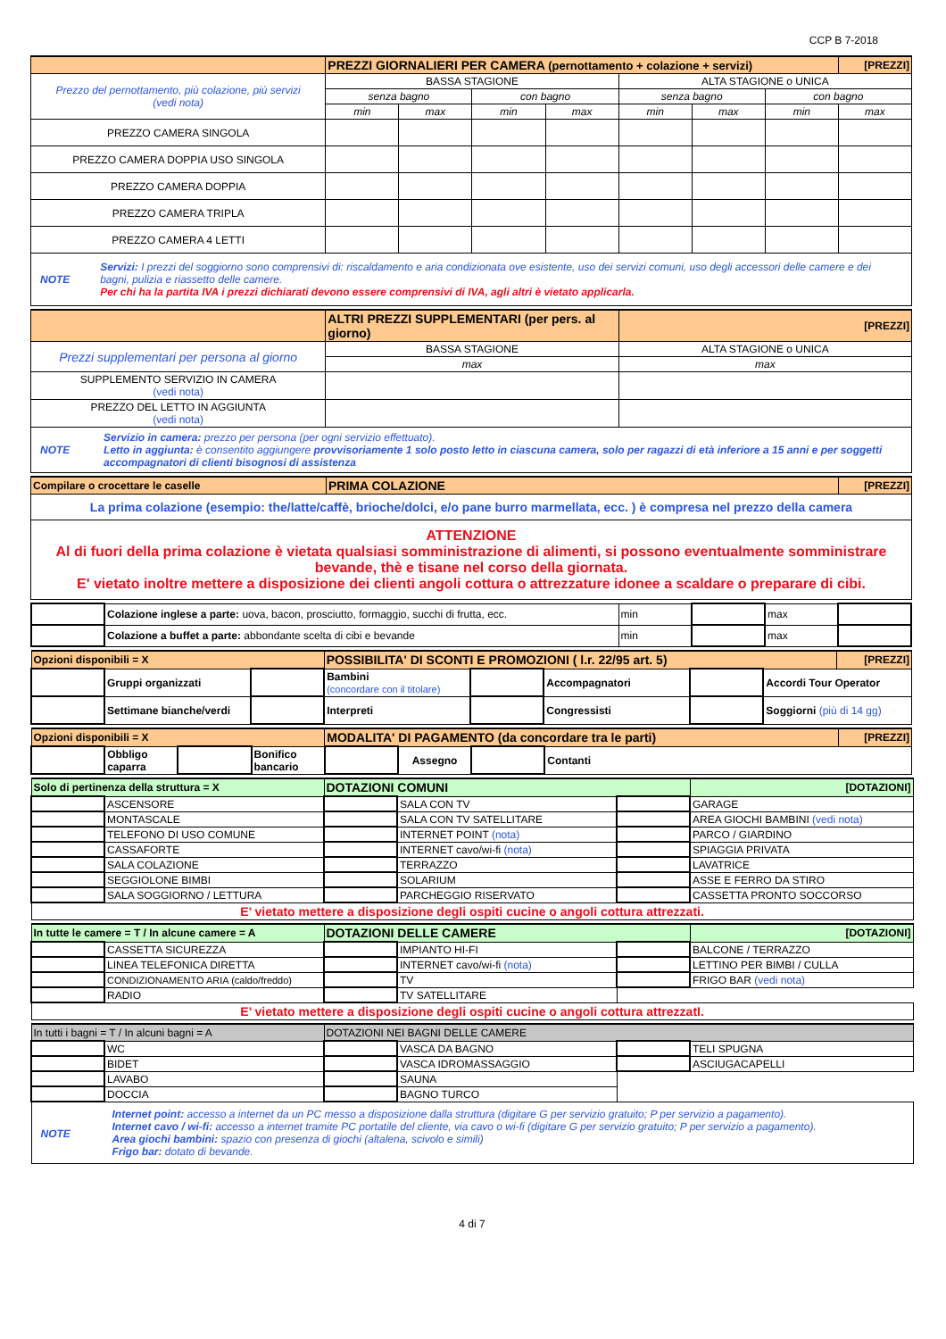CCP B 7-2018
| | PREZZI GIORNALIERI PER CAMERA (pernottamento + colazione + servizi) | | | | | | | [PREZZI] |
| Prezzo del pernottamento, più colazione, più servizi (vedi nota) | BASSA STAGIONE | | | | ALTA STAGIONE o UNICA | | | |
| | senza bagno | | con bagno | | senza bagno | | con bagno | |
| | min | max | min | max | min | max | min | max |
| PREZZO CAMERA SINGOLA | | | | | | | | |
| PREZZO CAMERA DOPPIA USO SINGOLA | | | | | | | | |
| PREZZO CAMERA DOPPIA | | | | | | | | |
| PREZZO CAMERA TRIPLA | | | | | | | | |
| PREZZO CAMERA 4 LETTI | | | | | | | | |
| NOTE Servizi: I prezzi del soggiorno sono comprensivi di: riscaldamento e aria condizionata ove esistente, uso dei servizi comuni, uso degli accessori delle camere e dei bagni, pulizia e riassetto delle camere. Per chi ha la partita IVA i prezzi dichiarati devono essere comprensivi di IVA, agli altri è vietato applicarla. | | | | | | | | |
| | ALTRI PREZZI SUPPLEMENTARI (per pers. al giorno) | [PREZZI] |
| Prezzi supplementari per persona al giorno | BASSA STAGIONE | ALTA STAGIONE o UNICA |
| | max | max |
| SUPPLEMENTO SERVIZIO IN CAMERA (vedi nota) | | |
| PREZZO DEL LETTO IN AGGIUNTA (vedi nota) | | |
| NOTE Servizio in camera: prezzo per persona (per ogni servizio effettuato). Letto in aggiunta: è consentito aggiungere provvisoriamente 1 solo posto letto in ciascuna camera, solo per ragazzi di età inferiore a 15 anni e per soggetti accompagnatori di clienti bisognosi di assistenza | | |
| Compilare o crocettare le caselle | PRIMA COLAZIONE | [PREZZI] |
| La prima colazione (esempio: the/latte/caffè, brioche/dolci, e/o pane burro marmellata, ecc. ) è compresa nel prezzo della camera | | |
| ATTENZIONE Al di fuori della prima colazione è vietata qualsiasi somministrazione di alimenti, si possono eventualmente somministrare bevande, thè e tisane nel corso della giornata. E' vietato inoltre mettere a disposizione dei clienti angoli cottura o attrezzature idonee a scaldare o preparare di cibi. | | |
| | Colazione inglese a parte: uova, bacon, prosciutto, formaggio, succhi di frutta, ecc. | min | | max | |
| | Colazione a buffet a parte: abbondante scelta di cibi e bevande | min | | max | |
| Opzioni disponibili = X | | | POSSIBILITA' DI SCONTI E PROMOZIONI ( l.r. 22/95 art. 5) | | | | | [PREZZI] |
| | Gruppi organizzati | | Bambini (concordare con il titolare) | | Accompagnatori | | Accordi Tour Operator | |
| | Settimane bianche/verdi | | Interpreti | | Congressisti | | Soggiorni (più di 14 gg) | |
| Opzioni disponibili = X | | | | MODALITA' DI PAGAMENTO (da concordare tra le parti) | | | | [PREZZI] |
| | Obbligo caparra | | Bonifico bancario | | Assegno | | Contanti | |
| Solo di pertinenza della struttura = X | | DOTAZIONI COMUNI | | | [DOTAZIONI] |
| | ASCENSORE | | SALA CON TV | | GARAGE |
| | MONTASCALE | | SALA CON TV SATELLITARE | | AREA GIOCHI BAMBINI (vedi nota) |
| | TELEFONO DI USO COMUNE | | INTERNET POINT (nota) | | PARCO / GIARDINO |
| | CASSAFORTE | | INTERNET cavo/wi-fi (nota) | | SPIAGGIA PRIVATA |
| | SALA COLAZIONE | | TERRAZZO | | LAVATRICE |
| | SEGGIOLONE BIMBI | | SOLARIUM | | ASSE E FERRO DA STIRO |
| | SALA SOGGIORNO / LETTURA | | PARCHEGGIO RISERVATO | | CASSETTA PRONTO SOCCORSO |
| E’ vietato mettere a disposizione degli ospiti cucine o angoli cottura attrezzati. | | | | | |
| In tutte le camere = T / In alcune camere = A | | DOTAZIONI DELLE CAMERE | | | [DOTAZIONI] |
| | CASSETTA SICUREZZA | | IMPIANTO HI-FI | | BALCONE / TERRAZZO |
| | LINEA TELEFONICA DIRETTA | | INTERNET cavo/wi-fi (nota) | | LETTINO PER BIMBI / CULLA |
| | CONDIZIONAMENTO ARIA (caldo/freddo) | | TV | | FRIGO BAR (vedi nota) |
| | RADIO | | TV SATELLITARE | | |
| E’ vietato mettere a disposizione degli ospiti cucine o angoli cottura attrezzatI. | | | | | |
| In tutti i bagni = T / In alcuni bagni = A | | DOTAZIONI NEI BAGNI DELLE CAMERE | | | |
| | WC | | VASCA DA BAGNO | | TELI SPUGNA |
| | BIDET | | VASCA IDROMASSAGGIO | | ASCIUGACAPELLI |
| | LAVABO | | SAUNA | | |
| | DOCCIA | | BAGNO TURCO | | |
| NOTE Internet point: accesso a internet da un PC messo a disposizione dalla struttura (digitare G per servizio gratuito; P per servizio a pagamento). Internet cavo / wi-fi: accesso a internet tramite PC portatile del cliente, via cavo o wi-fi (digitare G per servizio gratuito; P per servizio a pagamento). Area giochi bambini: spazio con presenza di giochi (altalena, scivolo e simili) Frigo bar: dotato di bevande. | | | | | |
4 di 7